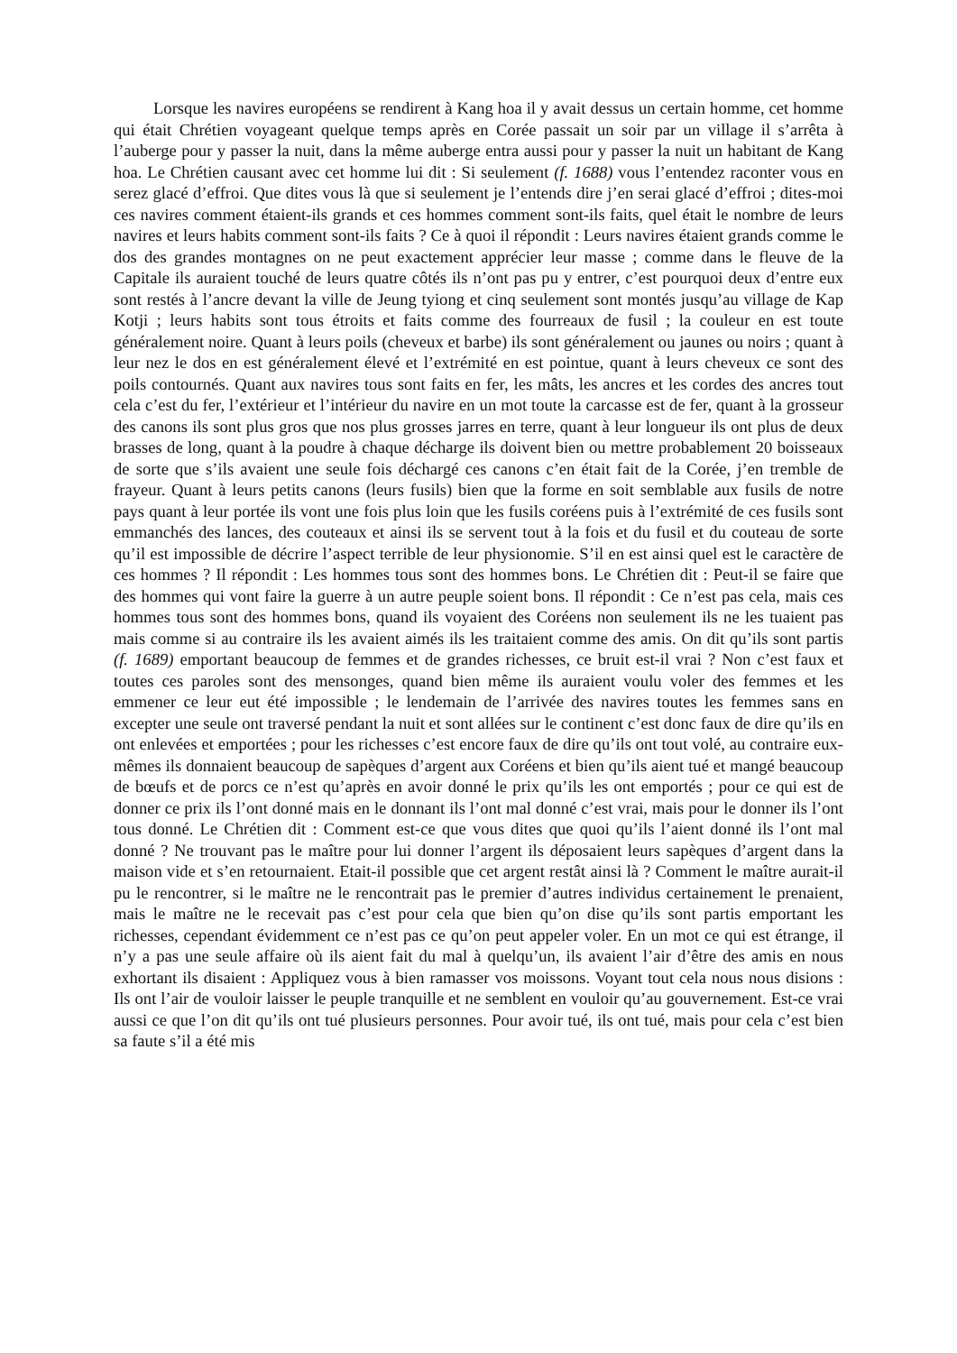Lorsque les navires européens se rendirent à Kang hoa il y avait dessus un certain homme, cet homme qui était Chrétien voyageant quelque temps après en Corée passait un soir par un village il s’arrêta à l’auberge pour y passer la nuit, dans la même auberge entra aussi pour y passer la nuit un habitant de Kang hoa. Le Chrétien causant avec cet homme lui dit : Si seulement (f. 1688) vous l’entendez raconter vous en serez glacé d’effroi. Que dites vous là que si seulement je l’entends dire j’en serai glacé d’effroi ; dites-moi ces navires comment étaient-ils grands et ces hommes comment sont-ils faits, quel était le nombre de leurs navires et leurs habits comment sont-ils faits ? Ce à quoi il répondit : Leurs navires étaient grands comme le dos des grandes montagnes on ne peut exactement apprécier leur masse ; comme dans le fleuve de la Capitale ils auraient touché de leurs quatre côtés ils n’ont pas pu y entrer, c’est pourquoi deux d’entre eux sont restés à l’ancre devant la ville de Jeung tyiong et cinq seulement sont montés jusqu’au village de Kap Kotji ; leurs habits sont tous étroits et faits comme des fourreaux de fusil ; la couleur en est toute généralement noire. Quant à leurs poils (cheveux et barbe) ils sont généralement ou jaunes ou noirs ; quant à leur nez le dos en est généralement élevé et l’extrémité en est pointue, quant à leurs cheveux ce sont des poils contournés. Quant aux navires tous sont faits en fer, les mâts, les ancres et les cordes des ancres tout cela c’est du fer, l’extérieur et l’intérieur du navire en un mot toute la carcasse est de fer, quant à la grosseur des canons ils sont plus gros que nos plus grosses jarres en terre, quant à leur longueur ils ont plus de deux brasses de long, quant à la poudre à chaque décharge ils doivent bien ou mettre probablement 20 boisseaux de sorte que s’ils avaient une seule fois déchargé ces canons c’en était fait de la Corée, j’en tremble de frayeur. Quant à leurs petits canons (leurs fusils) bien que la forme en soit semblable aux fusils de notre pays quant à leur portée ils vont une fois plus loin que les fusils coréens puis à l’extrémité de ces fusils sont emmanchés des lances, des couteaux et ainsi ils se servent tout à la fois et du fusil et du couteau de sorte qu’il est impossible de décrire l’aspect terrible de leur physionomie. S’il en est ainsi quel est le caractère de ces hommes ? Il répondit : Les hommes tous sont des hommes bons. Le Chrétien dit : Peut-il se faire que des hommes qui vont faire la guerre à un autre peuple soient bons. Il répondit : Ce n’est pas cela, mais ces hommes tous sont des hommes bons, quand ils voyaient des Coréens non seulement ils ne les tuaient pas mais comme si au contraire ils les avaient aimés ils les traitaient comme des amis. On dit qu’ils sont partis (f. 1689) emportant beaucoup de femmes et de grandes richesses, ce bruit est-il vrai ? Non c’est faux et toutes ces paroles sont des mensonges, quand bien même ils auraient voulu voler des femmes et les emmener ce leur eut été impossible ; le lendemain de l’arrivée des navires toutes les femmes sans en excepter une seule ont traversé pendant la nuit et sont allées sur le continent c’est donc faux de dire qu’ils en ont enlevées et emportées ; pour les richesses c’est encore faux de dire qu’ils ont tout volé, au contraire eux-mêmes ils donnaient beaucoup de sapèques d’argent aux Coréens et bien qu’ils aient tué et mangé beaucoup de bœufs et de porcs ce n’est qu’après en avoir donné le prix qu’ils les ont emportés ; pour ce qui est de donner ce prix ils l’ont donné mais en le donnant ils l’ont mal donné c’est vrai, mais pour le donner ils l’ont tous donné. Le Chrétien dit : Comment est-ce que vous dites que quoi qu’ils l’aient donné ils l’ont mal donné ? Ne trouvant pas le maître pour lui donner l’argent ils déposaient leurs sapèques d’argent dans la maison vide et s’en retournaient. Etait-il possible que cet argent restât ainsi là ? Comment le maître aurait-il pu le rencontrer, si le maître ne le rencontrait pas le premier d’autres individus certainement le prenaient, mais le maître ne le recevait pas c’est pour cela que bien qu’on dise qu’ils sont partis emportant les richesses, cependant évidemment ce n’est pas ce qu’on peut appeler voler. En un mot ce qui est étrange, il n’y a pas une seule affaire où ils aient fait du mal à quelqu’un, ils avaient l’air d’être des amis en nous exhortant ils disaient : Appliquez vous à bien ramasser vos moissons. Voyant tout cela nous nous disions : Ils ont l’air de vouloir laisser le peuple tranquille et ne semblent en vouloir qu’au gouvernement. Est-ce vrai aussi ce que l’on dit qu’ils ont tué plusieurs personnes. Pour avoir tué, ils ont tué, mais pour cela c’est bien sa faute s’il a été mis